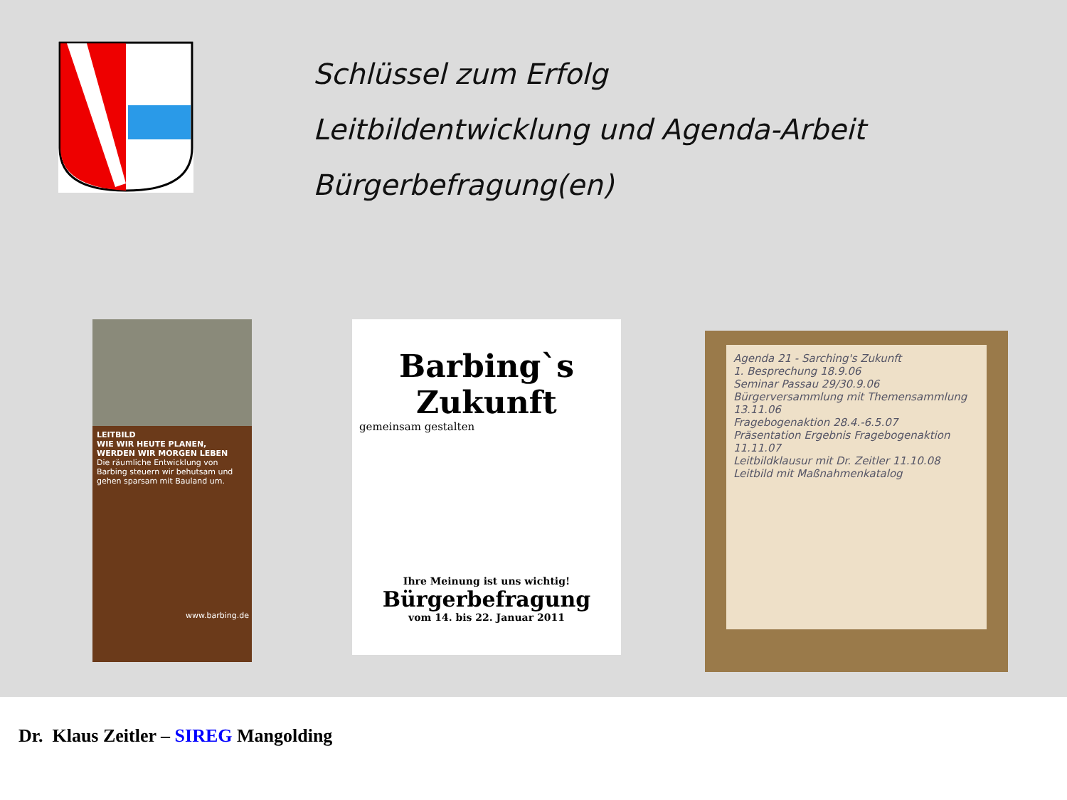Schlüssel zum Erfolg
Leitbildentwicklung und Agenda-Arbeit
Bürgerbefragung(en)
LEITBILD
WIE WIR HEUTE PLANEN, WERDEN WIR MORGEN LEBEN
Die räumliche Entwicklung von Barbing steuern wir behutsam und gehen sparsam mit Bauland um.
www.barbing.de
Barbing`s
Zukunft
gemeinsam gestalten
Ihre Meinung ist uns wichtig!
Bürgerbefragung
vom 14. bis 22. Januar 2011
Agenda 21 - Sarching's Zukunft
1. Besprechung 18.9.06
Seminar Passau 29/30.9.06
Bürgerversammlung mit Themensammlung 13.11.06
Fragebogenaktion 28.4.-6.5.07
Präsentation Ergebnis Fragebogenaktion 11.11.07
Leitbildklausur mit Dr. Zeitler 11.10.08
Leitbild mit Maßnahmenkatalog
Dr. Klaus Zeitler – SIREG Mangolding